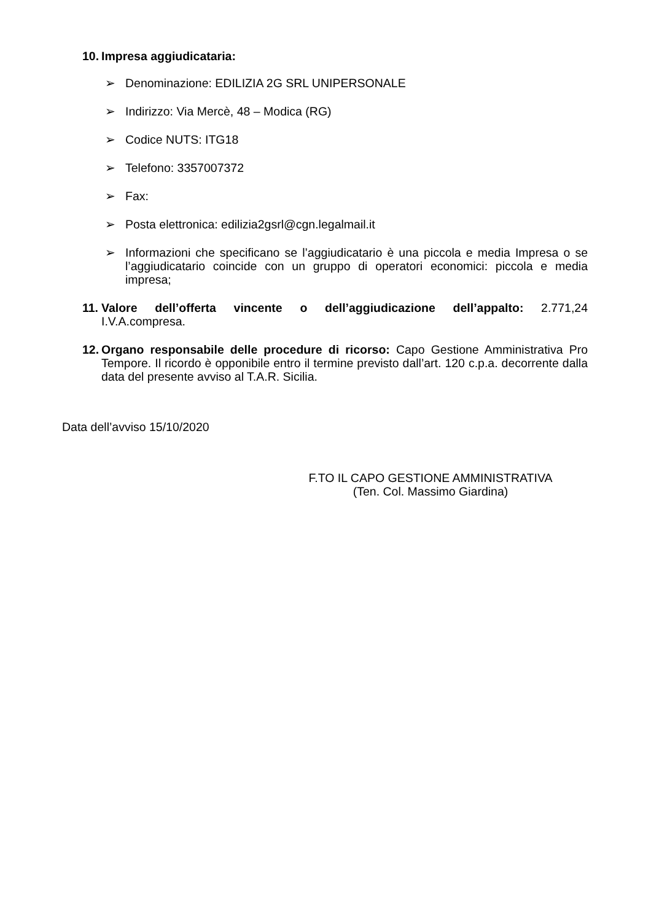10. Impresa aggiudicataria:
➢ Denominazione: EDILIZIA 2G SRL UNIPERSONALE
➢ Indirizzo: Via Mercè, 48 – Modica (RG)
➢ Codice NUTS: ITG18
➢ Telefono: 3357007372
➢ Fax:
➢ Posta elettronica: edilizia2gsrl@cgn.legalmail.it
➢ Informazioni che specificano se l’aggiudicatario è una piccola e media Impresa o se l’aggiudicatario coincide con un gruppo di operatori economici: piccola e media impresa;
11. Valore dell’offerta vincente o dell’aggiudicazione dell’appalto: 2.771,24 I.V.A.compresa.
12. Organo responsabile delle procedure di ricorso: Capo Gestione Amministrativa Pro Tempore. Il ricordo è opponibile entro il termine previsto dall’art. 120 c.p.a. decorrente dalla data del presente avviso al T.A.R. Sicilia.
Data dell’avviso 15/10/2020
F.TO IL CAPO GESTIONE AMMINISTRATIVA
(Ten. Col. Massimo Giardina)